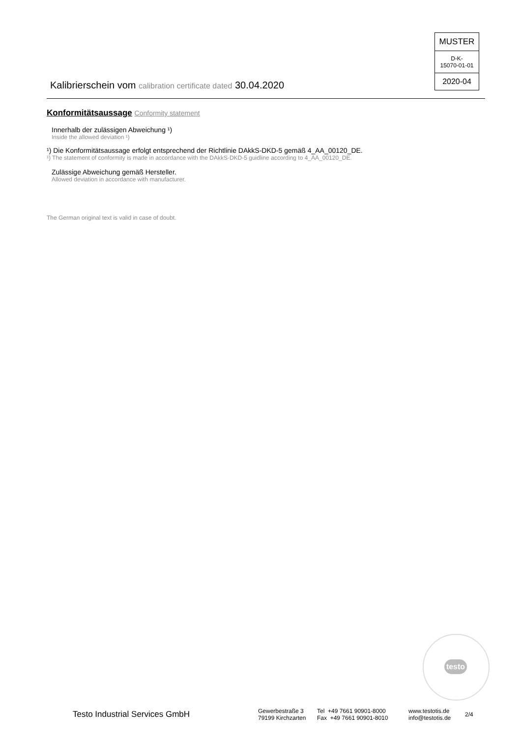MUSTER
D-K-
15070-01-01
2020-04
Kalibrierschein vom calibration certificate dated 30.04.2020
Konformitätsaussage Conformity statement
Innerhalb der zulässigen Abweichung ¹)
Inside the allowed deviation ¹)
¹) Die Konformitätsaussage erfolgt entsprechend der Richtlinie DAkkS-DKD-5 gemäß 4_AA_00120_DE.
¹) The statement of conformity is made in accordance with the DAkkS-DKD-5 guidline according to 4_AA_00120_DE.
Zulässige Abweichung gemäß Hersteller.
Allowed deviation in accordance with manufacturer.
The German original text is valid in case of doubt.
testo
Testo Industrial Services GmbH
Gewerbestraße 3
79199 Kirchzarten
Tel +49 7661 90901-8000
Fax +49 7661 90901-8010
www.testotis.de
info@testotis.de
2/4